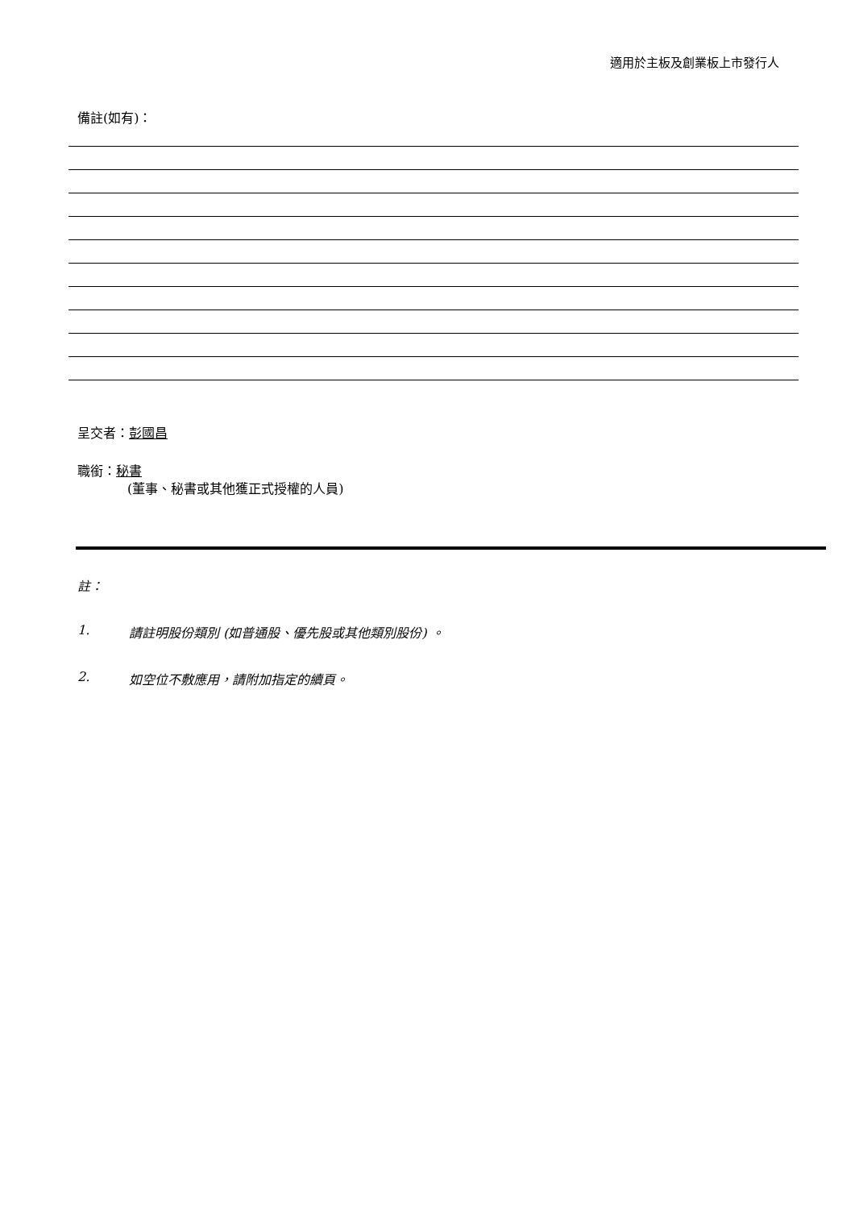適用於主板及創業板上市發行人
備註(如有)：
呈交者：彭國昌
職銜：秘書
(董事、秘書或其他獲正式授權的人員)
註：
1. 請註明股份類別 (如普通股、優先股或其他類別股份) 。
2. 如空位不敷應用，請附加指定的續頁。